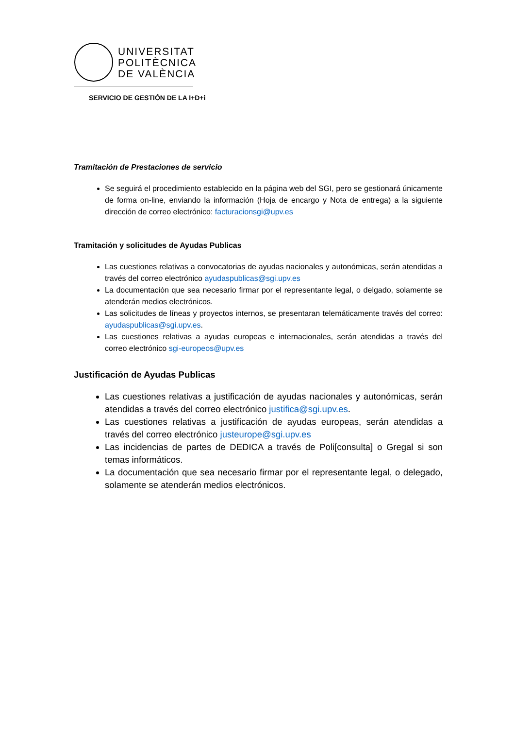UNIVERSITAT
POLITÈCNICA
DE VALÈNCIA
SERVICIO DE GESTIÓN DE LA I+D+i
Tramitación de Prestaciones de servicio
Se seguirá el procedimiento establecido en la página web del SGI, pero se gestionará únicamente de forma on-line, enviando la información (Hoja de encargo y Nota de entrega) a la siguiente dirección de correo electrónico: facturacionsgi@upv.es
Tramitación y solicitudes de Ayudas Publicas
Las cuestiones relativas a convocatorias de ayudas nacionales y autonómicas, serán atendidas a través del correo electrónico ayudaspublicas@sgi.upv.es
La documentación que sea necesario firmar por el representante legal, o delgado, solamente se atenderán medios electrónicos.
Las solicitudes de líneas y proyectos internos, se presentaran telemáticamente través del correo: ayudaspublicas@sgi.upv.es.
Las cuestiones relativas a ayudas europeas e internacionales, serán atendidas a través del correo electrónico sgi-europeos@upv.es
Justificación de Ayudas Publicas
Las cuestiones relativas a justificación de ayudas nacionales y autonómicas, serán atendidas a través del correo electrónico justifica@sgi.upv.es.
Las cuestiones relativas a justificación de ayudas europeas, serán atendidas a través del correo electrónico justeurope@sgi.upv.es
Las incidencias de partes de DEDICA a través de Poli[consulta] o Gregal si son temas informáticos.
La documentación que sea necesario firmar por el representante legal, o delegado, solamente se atenderán medios electrónicos.